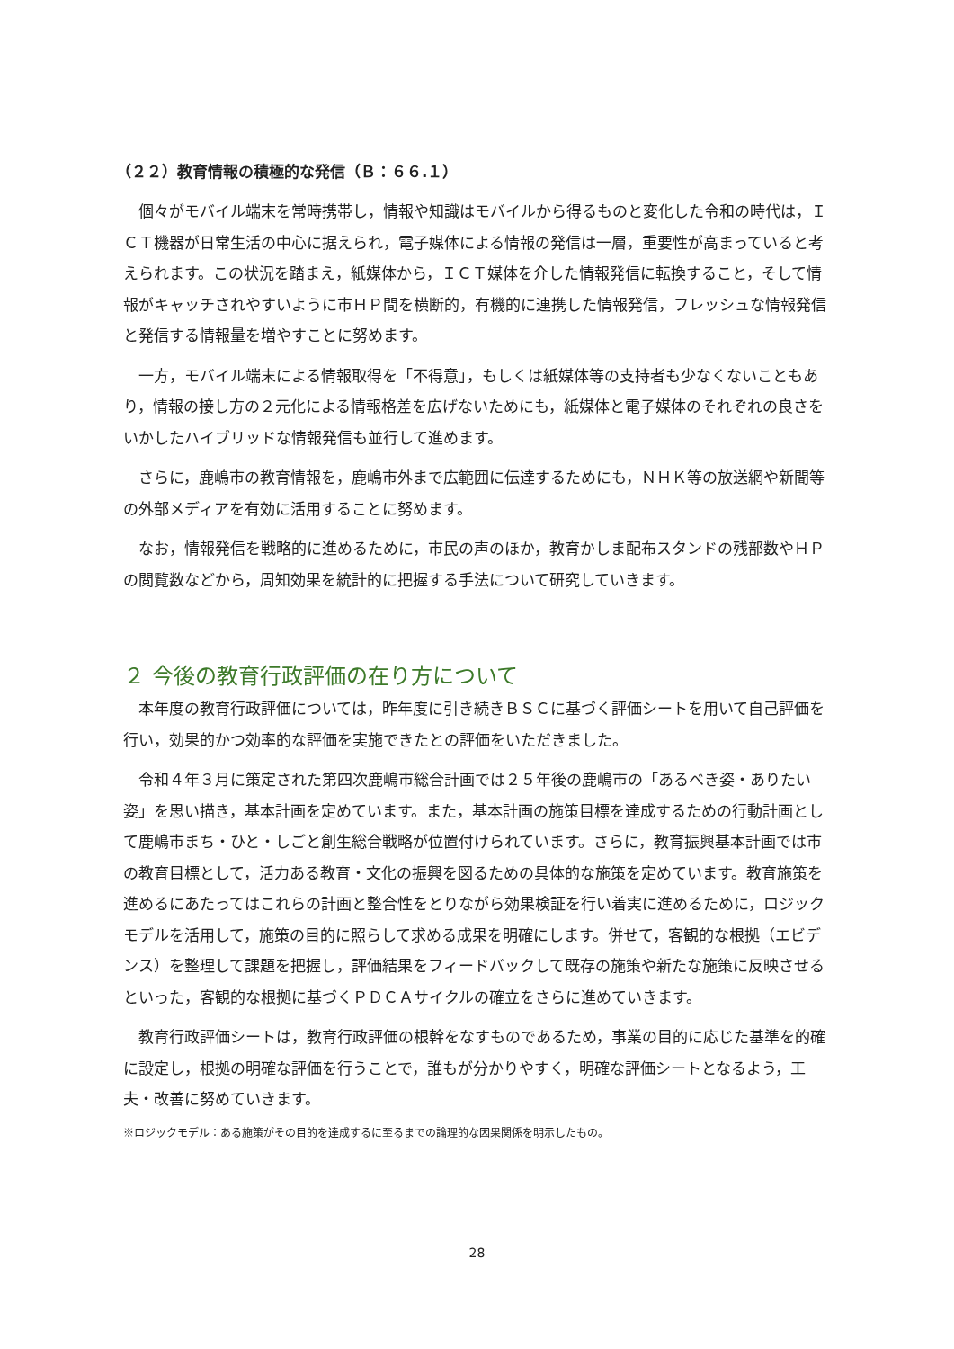（２２）教育情報の積極的な発信（Ｂ：６６.１）
個々がモバイル端末を常時携帯し，情報や知識はモバイルから得るものと変化した令和の時代は，ＩＣＴ機器が日常生活の中心に据えられ，電子媒体による情報の発信は一層，重要性が高まっていると考えられます。この状況を踏まえ，紙媒体から，ＩＣＴ媒体を介した情報発信に転換すること，そして情報がキャッチされやすいように市ＨＰ間を横断的，有機的に連携した情報発信，フレッシュな情報発信と発信する情報量を増やすことに努めます。
一方，モバイル端末による情報取得を「不得意」，もしくは紙媒体等の支持者も少なくないこともあり，情報の接し方の２元化による情報格差を広げないためにも，紙媒体と電子媒体のそれぞれの良さをいかしたハイブリッドな情報発信も並行して進めます。
さらに，鹿嶋市の教育情報を，鹿嶋市外まで広範囲に伝達するためにも，ＮＨＫ等の放送網や新聞等の外部メディアを有効に活用することに努めます。
なお，情報発信を戦略的に進めるために，市民の声のほか，教育かしま配布スタンドの残部数やＨＰの閲覧数などから，周知効果を統計的に把握する手法について研究していきます。
２ 今後の教育行政評価の在り方について
本年度の教育行政評価については，昨年度に引き続きＢＳＣに基づく評価シートを用いて自己評価を行い，効果的かつ効率的な評価を実施できたとの評価をいただきました。
令和４年３月に策定された第四次鹿嶋市総合計画では２５年後の鹿嶋市の「あるべき姿・ありたい姿」を思い描き，基本計画を定めています。また，基本計画の施策目標を達成するための行動計画として鹿嶋市まち・ひと・しごと創生総合戦略が位置付けられています。さらに，教育振興基本計画では市の教育目標として，活力ある教育・文化の振興を図るための具体的な施策を定めています。教育施策を進めるにあたってはこれらの計画と整合性をとりながら効果検証を行い着実に進めるために，ロジックモデルを活用して，施策の目的に照らして求める成果を明確にします。併せて，客観的な根拠（エビデンス）を整理して課題を把握し，評価結果をフィードバックして既存の施策や新たな施策に反映させるといった，客観的な根拠に基づくＰＤＣＡサイクルの確立をさらに進めていきます。
教育行政評価シートは，教育行政評価の根幹をなすものであるため，事業の目的に応じた基準を的確に設定し，根拠の明確な評価を行うことで，誰もが分かりやすく，明確な評価シートとなるよう，工夫・改善に努めていきます。
※ロジックモデル：ある施策がその目的を達成するに至るまでの論理的な因果関係を明示したもの。
28